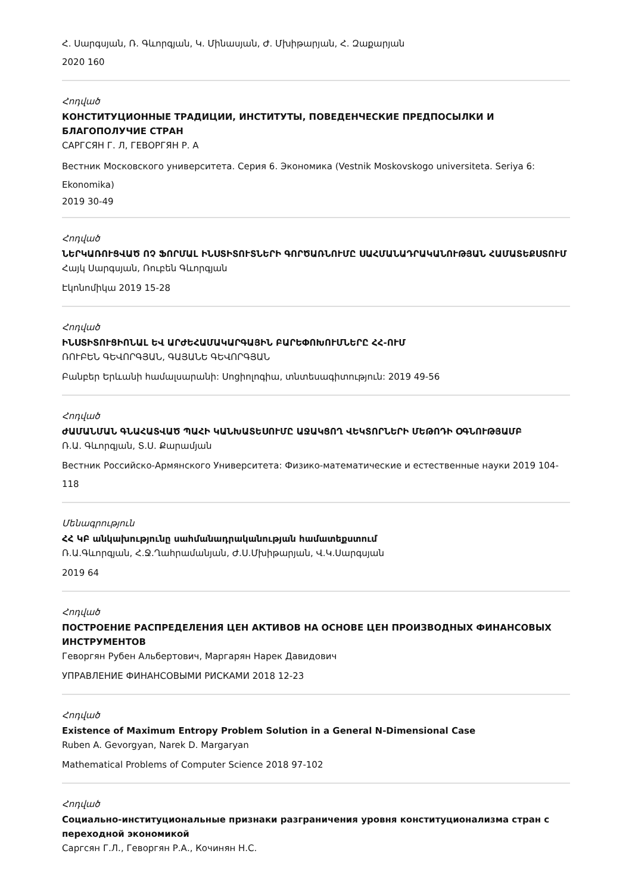Հ. Սարգսյան, Ռ. Գևորգյան, Կ. Մինասյան, Ժ. Մխիթարյան, Հ. Զաքարյան
2020 160
Հոդված
КОНСТИТУЦИОННЫЕ ТРАДИЦИИ, ИНСТИТУТЫ, ПОВЕДЕНЧЕСКИЕ ПРЕДПОСЫЛКИ И БЛАГОПОЛУЧИЕ СТРАН
САРГСЯН Г. Л, ГЕВОРГЯН Р. А
Вестник Московского университета. Серия 6. Экономика (Vestnik Moskovskogo universiteta. Seriya 6: Ekonomika)
2019 30-49
Հոդված
ՆԵՐԿԱՌՈՒՑՎԱԾ ՈՉ ՖՈՐՄԱԼ ԻՆՍՏԻՏՈՒՏՆԵՐԻ ԳՈՐԾԱՌՆՈՒՄԸ ՍԱՀՄԱՆԱԴՐԱԿԱՆՈՒԹՅԱՆ ՀԱՄԱՏԵՔՍՏՈՒՄ
Հայկ Սարգսյան, Ռուբեն Գևորգյան
Էկոնոմիկա 2019 15-28
Հոդված
ԻՆՍՏԻՏՈՒՑԻՈՆԱԼ ԵՎ ԱՐԺԵՀԱՄԱԿԱՐԳԱՅԻՆ ԲԱՐԵՓՈԽՈՒՄՆԵՐԸ ՀՀ-ՈՒՄ
ՌՈՒԲԵՆ ԳԵՎՈՐԳՅԱՆ, ԳԱՅԱՆԵ ԳԵՎՈՐԳՅԱՆ
Բանբեր Երևանի համալսարանի: Սոցիոլոգիա, տնտեսագիտություն: 2019 49-56
Հոդված
ԺԱՄԱՆՄԱՆ ԳՆԱՀԱՏՎԱԾ ՊԱՀԻ ԿԱՆԽԱՏԵՍՈՒՄԸ ԱՋԱԿՑՈՂ ՎԵԿՏՈՐՆԵՐԻ ՄԵԹՈԴԻ ՕԳՆՈՒԹՅԱՄԲ
Ռ.Ա. Գևորգյան, Տ.Ս. Քարամյան
Вестник Российско-Армянского Университета: Физико-математические и естественные науки 2019 104-118
Մենագրություն
ՀՀ ԿԲ անկախությունը սահմանադրականության համատեքստում
Ռ.Ա.Գևորգյան, Հ.Ջ.Ղահրամանյան, Ժ.Ս.Մխիթարյան, Վ.Կ.Սարգսյան
2019 64
Հոդված
ПОСТРОЕНИЕ РАСПРЕДЕЛЕНИЯ ЦЕН АКТИВОВ НА ОСНОВЕ ЦЕН ПРОИЗВОДНЫХ ФИНАНСОВЫХ ИНСТРУМЕНТОВ
Геворгян Рубен Альбертович, Маргарян Нарек Давидович
УПРАВЛЕНИЕ ФИНАНСОВЫМИ РИСКАМИ 2018 12-23
Հոդված
Existence of Maximum Entropy Problem Solution in a General N-Dimensional Case
Ruben A. Gevorgyan, Narek D. Margaryan
Mathematical Problems of Computer Science 2018 97-102
Հոդված
Социально-институциональные признаки разграничения уровня конституционализма стран с переходной экономикой
Саргсян Г.Л., Геворгян Р.А., Кочинян Н.С.